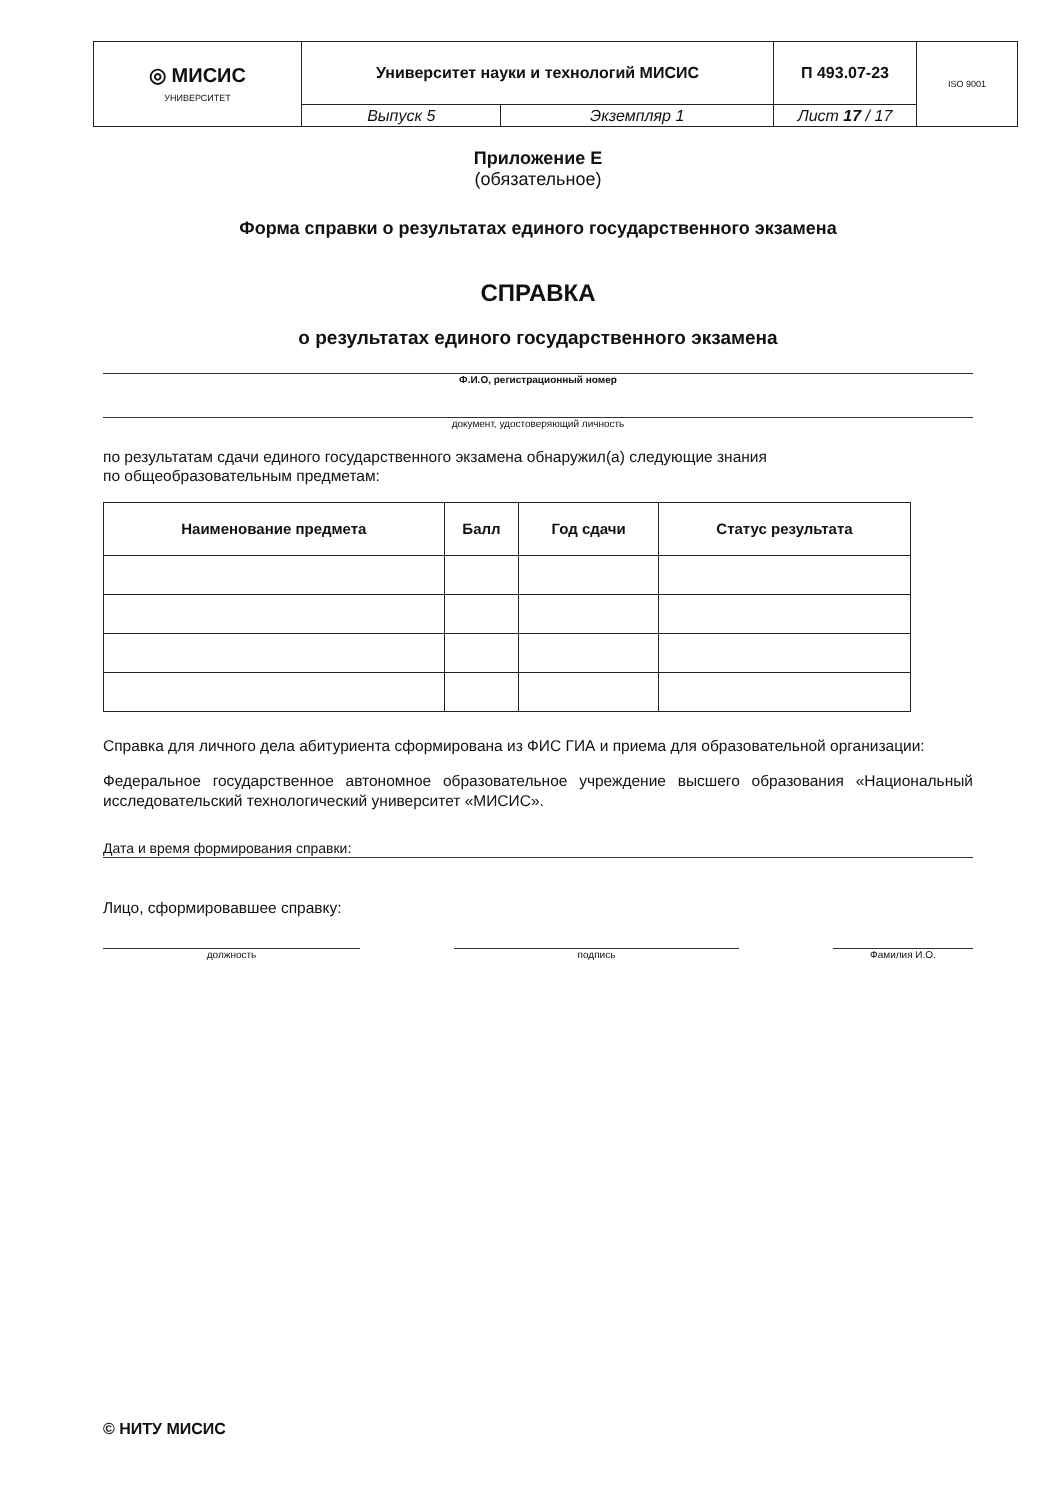| ◎ МИСИС УНИВЕРСИТЕТ | Университет науки и технологий МИСИС | | П 493.07-23 | ISO 9001 |
| | Выпуск 5 | Экземпляр 1 | Лист 17 / 17 | |
Приложение Е
(обязательное)
Форма справки о результатах единого государственного экзамена
СПРАВКА
о результатах единого государственного экзамена
Ф.И.О, регистрационный номер
документ, удостоверяющий личность
по результатам сдачи единого государственного экзамена обнаружил(а) следующие знания
по общеобразовательным предметам:
| Наименование предмета | Балл | Год сдачи | Статус результата |
| --- | --- | --- | --- |
Справка для личного дела абитуриента сформирована из ФИС ГИА и приема для образовательной организации:
Федеральное государственное автономное образовательное учреждение высшего образования «Национальный исследовательский технологический университет «МИСИС».
Дата и время формирования справки:
Лицо, сформировавшее справку:
должность подпись Фамилия И.О.
© НИТУ МИСИС